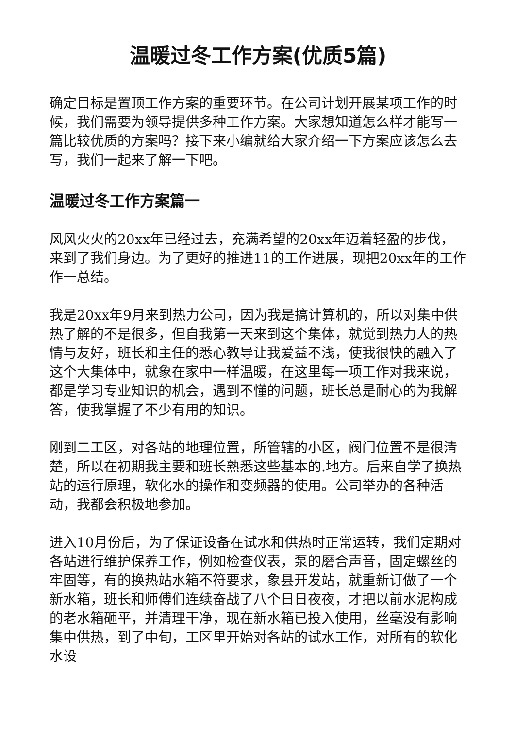温暖过冬工作方案(优质5篇)
确定目标是置顶工作方案的重要环节。在公司计划开展某项工作的时候，我们需要为领导提供多种工作方案。大家想知道怎么样才能写一篇比较优质的方案吗？接下来小编就给大家介绍一下方案应该怎么去写，我们一起来了解一下吧。
温暖过冬工作方案篇一
风风火火的20xx年已经过去，充满希望的20xx年迈着轻盈的步伐，来到了我们身边。为了更好的推进11的工作进展，现把20xx年的工作作一总结。
我是20xx年9月来到热力公司，因为我是搞计算机的，所以对集中供热了解的不是很多，但自我第一天来到这个集体，就觉到热力人的热情与友好，班长和主任的悉心教导让我爱益不浅，使我很快的融入了这个大集体中，就象在家中一样温暖，在这里每一项工作对我来说，都是学习专业知识的机会，遇到不懂的问题，班长总是耐心的为我解答，使我掌握了不少有用的知识。
刚到二工区，对各站的地理位置，所管辖的小区，阀门位置不是很清楚，所以在初期我主要和班长熟悉这些基本的.地方。后来自学了换热站的运行原理，软化水的操作和变频器的使用。公司举办的各种活动，我都会积极地参加。
进入10月份后，为了保证设备在试水和供热时正常运转，我们定期对各站进行维护保养工作，例如检查仪表，泵的磨合声音，固定螺丝的牢固等，有的换热站水箱不符要求，象县开发站，就重新订做了一个新水箱，班长和师傅们连续奋战了八个日日夜夜，才把以前水泥构成的老水箱砸平，并清理干净，现在新水箱已投入使用，丝毫没有影响集中供热，到了中旬，工区里开始对各站的试水工作，对所有的软化水设